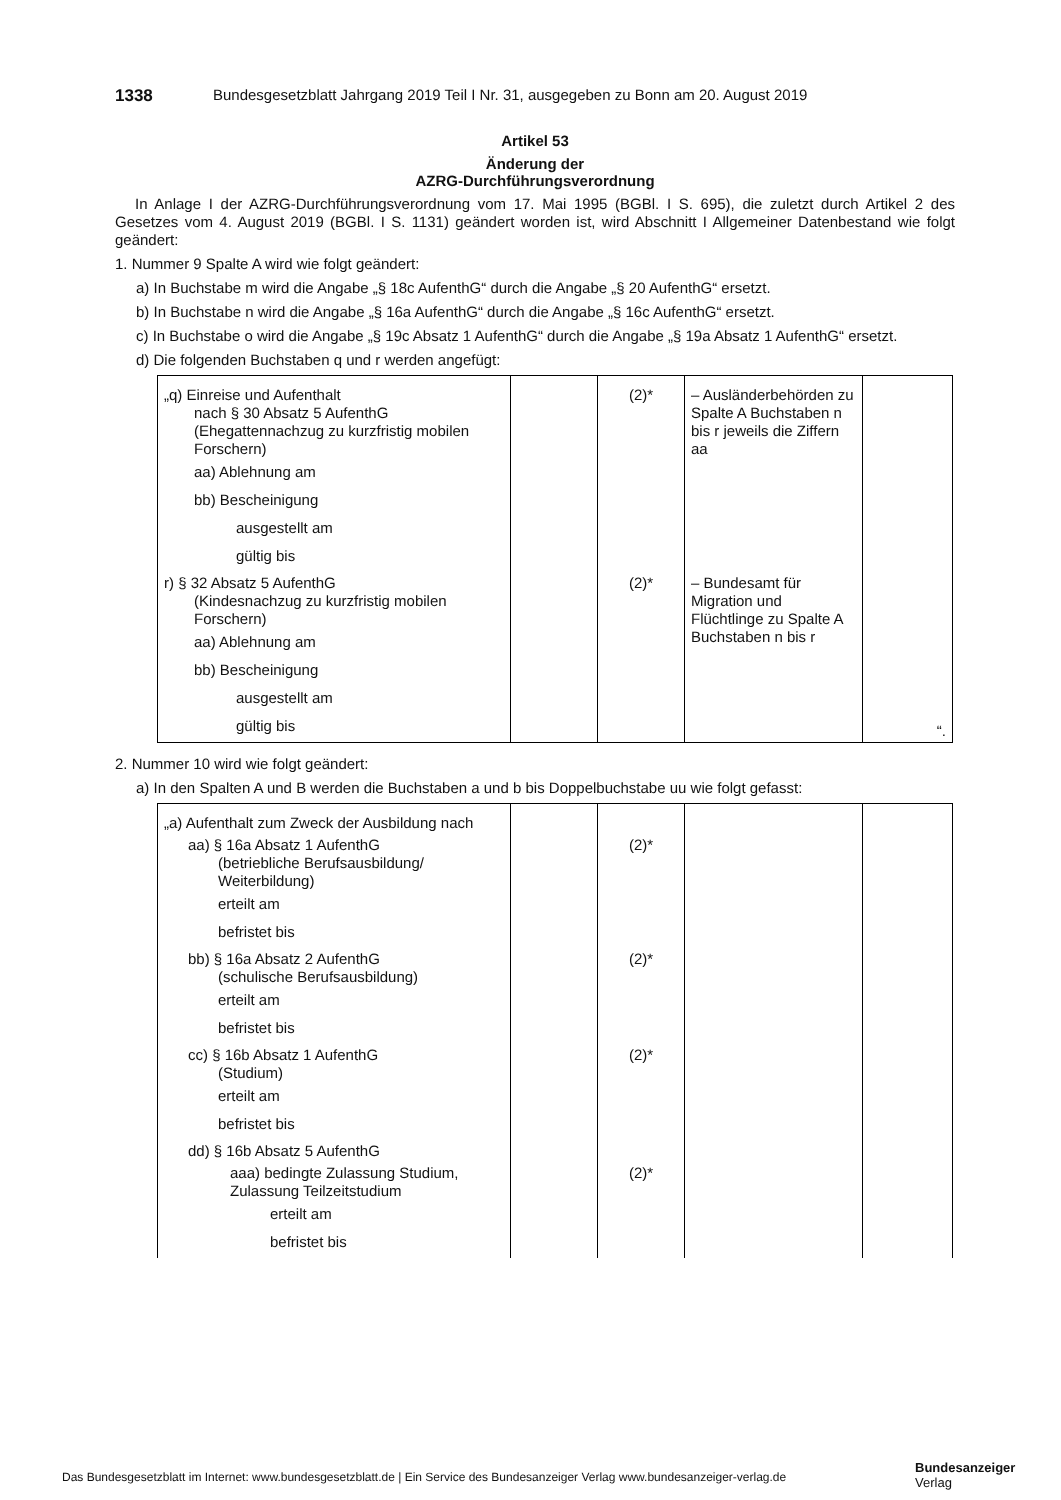1338 Bundesgesetzblatt Jahrgang 2019 Teil I Nr. 31, ausgegeben zu Bonn am 20. August 2019
Artikel 53
Änderung der
AZRG-Durchführungsverordnung
In Anlage I der AZRG-Durchführungsverordnung vom 17. Mai 1995 (BGBl. I S. 695), die zuletzt durch Artikel 2 des Gesetzes vom 4. August 2019 (BGBl. I S. 1131) geändert worden ist, wird Abschnitt I Allgemeiner Datenbestand wie folgt geändert:
1. Nummer 9 Spalte A wird wie folgt geändert:
a) In Buchstabe m wird die Angabe „§ 18c AufenthG“ durch die Angabe „§ 20 AufenthG“ ersetzt.
b) In Buchstabe n wird die Angabe „§ 16a AufenthG“ durch die Angabe „§ 16c AufenthG“ ersetzt.
c) In Buchstabe o wird die Angabe „§ 19c Absatz 1 AufenthG“ durch die Angabe „§ 19a Absatz 1 AufenthG“ ersetzt.
d) Die folgenden Buchstaben q und r werden angefügt:
| „q) Einreise und Aufenthalt nach § 30 Absatz 5 AufenthG (Ehegattennachzug zu kurzfristig mobilen Forschern) aa) Ablehnung am bb) Bescheinigung ausgestellt am gültig bis | | (2)* | – Ausländerbehörden zu Spalte A Buchstaben n bis r jeweils die Ziffern aa | |
| r) § 32 Absatz 5 AufenthG (Kindesnachzug zu kurzfristig mobilen Forschern) aa) Ablehnung am bb) Bescheinigung ausgestellt am gültig bis | | (2)* | – Bundesamt für Migration und Flüchtlinge zu Spalte A Buchstaben n bis r | “. |
2. Nummer 10 wird wie folgt geändert:
a) In den Spalten A und B werden die Buchstaben a und b bis Doppelbuchstabe uu wie folgt gefasst:
| „a) Aufenthalt zum Zweck der Ausbildung nach | | | | |
| aa) § 16a Absatz 1 AufenthG (betriebliche Berufsausbildung/ Weiterbildung) erteilt am befristet bis | | (2)* | | |
| bb) § 16a Absatz 2 AufenthG (schulische Berufsausbildung) erteilt am befristet bis | | (2)* | | |
| cc) § 16b Absatz 1 AufenthG (Studium) erteilt am befristet bis | | (2)* | | |
| dd) § 16b Absatz 5 AufenthG | | | | |
| aaa) bedingte Zulassung Studium, Zulassung Teilzeitstudium erteilt am befristet bis | | (2)* | | |
Das Bundesgesetzblatt im Internet: www.bundesgesetzblatt.de | Ein Service des Bundesanzeiger Verlag www.bundesanzeiger-verlag.de
Bundesanzeiger
Verlag